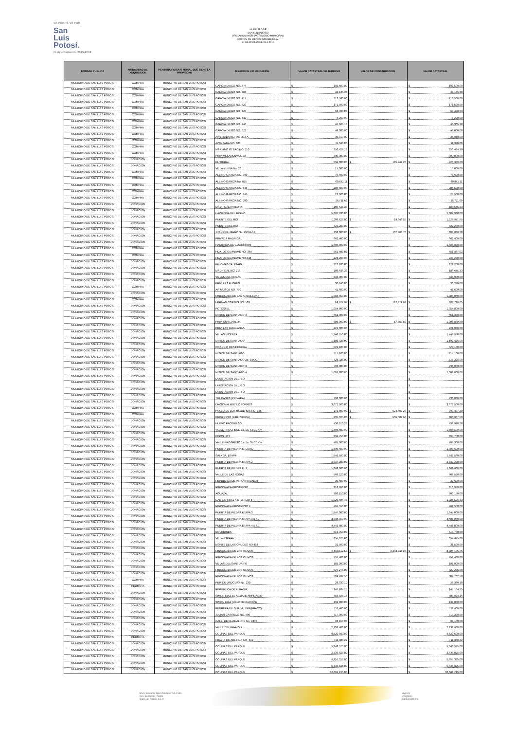VA POR TI. VA POR
San
Luis
Potosí.
H. Ayuntamiento 2015-2018
MUNICIPIO DE
SAN LUIS POTOSI
OFICIALIA MAYOR (PATRIMONIO MUNICIPAL)
PADRON DE BIENES INMUEBLES AL
31 DE DICIEMBRE DEL 2016
| ENTIDAD PUBLICA | MODALIDAD DE ADQUISICION | PERSONA FISICA O MORAL QUE TIENE LA PROPIEDAD | DIRECCION Y/O UBICACIÓN | VALOR CATASTRAL DE TERRENO | VALOR DE CONSTRUCCION | VALOR CATASTRAL |
| --- | --- | --- | --- | --- | --- | --- |
| MUNICIPIO DE SAN LUIS POTOSI | COMPRA | MUNICIPIO DE SAN LUIS POTOSI | GARCIA DIEGO NO. 375 | $ 192,500.00 | | $ 192,500.00 |
| MUNICIPIO DE SAN LUIS POTOSI | COMPRA | MUNICIPIO DE SAN LUIS POTOSI | GARCIA DIEGO NO. 383 | $ 49,135.38 | | $ 49,135.38 |
| MUNICIPIO DE SAN LUIS POTOSI | COMPRA | MUNICIPIO DE SAN LUIS POTOSI | GARCIA DIEGO NO. 415 | $ 213,500.00 | | $ 213,500.00 |
| MUNICIPIO DE SAN LUIS POTOSI | COMPRA | MUNICIPIO DE SAN LUIS POTOSI | GARCIA DIEGO NO. 620 | $ 171,500.00 | | $ 171,500.00 |
| MUNICIPIO DE SAN LUIS POTOSI | COMPRA | MUNICIPIO DE SAN LUIS POTOSI | GARCIA DIEGO NO. 420 | $ 63,498.03 | | $ 63,498.03 |
| MUNICIPIO DE SAN LUIS POTOSI | COMPRA | MUNICIPIO DE SAN LUIS POTOSI | GARCIA DIEGO NO. 442 | $ 4,200.00 | | $ 4,200.00 |
| MUNICIPIO DE SAN LUIS POTOSI | COMPRA | MUNICIPIO DE SAN LUIS POTOSI | GARCIA DIEGO NO. 440 | $ 45,365.18 | | $ 45,365.18 |
| MUNICIPIO DE SAN LUIS POTOSI | COMPRA | MUNICIPIO DE SAN LUIS POTOSI | GARCIA DIEGO NO. 622 | $ 48,000.00 | | $ 48,000.00 |
| MUNICIPIO DE SAN LUIS POTOSI | COMPRA | MUNICIPIO DE SAN LUIS POTOSI | AVANZADA NO. 303,303-A | $ 35,910.00 | | $ 35,910.00 |
| MUNICIPIO DE SAN LUIS POTOSI | COMPRA | MUNICIPIO DE SAN LUIS POTOSI | AVANZADA NO. 300 | $ 11,340.00 | | $ 11,340.00 |
| MUNICIPIO DE SAN LUIS POTOSI | COMPRA | MUNICIPIO DE SAN LUIS POTOSI | MARIANO OTERO NO. 110 | $ 256,424.19 | | $ 256,424.19 |
| MUNICIPIO DE SAN LUIS POTOSI | COMPRA | MUNICIPIO DE SAN LUIS POTOSI | PRIV. VILLANUEVA L-23 | $ 300,000.00 | | $ 300,000.00 |
| MUNICIPIO DE SAN LUIS POTOSI | DONACION | MUNICIPIO DE SAN LUIS POTOSI | EL SIDRAL | $ 534,600.00 | $ 185,749.20 | $ 720,349.20 |
| MUNICIPIO DE SAN LUIS POTOSI | DONACION | MUNICIPIO DE SAN LUIS POTOSI | VILLA NUEVA No. 23 | $ 15,000.00 | | $ 15,000.00 |
| MUNICIPIO DE SAN LUIS POTOSI | COMPRA | MUNICIPIO DE SAN LUIS POTOSI | ALBINO GARCIA NO. 700 | $ 75,600.00 | | $ 75,600.00 |
| MUNICIPIO DE SAN LUIS POTOSI | COMPRA | MUNICIPIO DE SAN LUIS POTOSI | ALBINO GARCIA No. 825 | $ 60,851.11 | | $ 60,851.11 |
| MUNICIPIO DE SAN LUIS POTOSI | COMPRA | MUNICIPIO DE SAN LUIS POTOSI | ALBINO GARCIA NO. 845 | $ 286,500.00 | | $ 286,500.00 |
| MUNICIPIO DE SAN LUIS POTOSI | COMPRA | MUNICIPIO DE SAN LUIS POTOSI | ALBINO GARCIA NO. 845 | $ 22,500.00 | | $ 22,500.00 |
| MUNICIPIO DE SAN LUIS POTOSI | COMPRA | MUNICIPIO DE SAN LUIS POTOSI | ALBINO GARCIA NO. 700 | $ 15,711.69 | | $ 15,711.69 |
| MUNICIPIO DE SAN LUIS POTOSI | DONACION | MUNICIPIO DE SAN LUIS POTOSI | MADRIGAL (PREDIO) | $ 186,645.33 | | $ 186,645.33 |
| MUNICIPIO DE SAN LUIS POTOSI | DONACION | MUNICIPIO DE SAN LUIS POTOSI | HACIENDA DEL BRAVO | $ 5,307,930.00 | | $ 5,307,930.00 |
| MUNICIPIO DE SAN LUIS POTOSI | DONACION | MUNICIPIO DE SAN LUIS POTOSI | PUENTE DEL RIO | $ 1,209,825.00 | $ 19,646.55 | $ 1,229,471.55 |
| MUNICIPIO DE SAN LUIS POTOSI | DONACION | MUNICIPIO DE SAN LUIS POTOSI | PUENTE DEL RIO | $ 422,280.00 | | $ 422,280.00 |
| MUNICIPIO DE SAN LUIS POTOSI | DONACION | MUNICIPIO DE SAN LUIS POTOSI | JUAN DEL JARRO 3a. PRIVADA | $ 138,000.00 | $ 167,888.70 | $ 305,888.70 |
| MUNICIPIO DE SAN LUIS POTOSI | DONACION | MUNICIPIO DE SAN LUIS POTOSI | PRIVADA MADRIGAL | $ 662,400.00 | | $ 662,400.00 |
| MUNICIPIO DE SAN LUIS POTOSI | DONACION | MUNICIPIO DE SAN LUIS POTOSI | HACIENDA DE GOGORRON | $ 1,686,800.00 | | $ 1,686,800.00 |
| MUNICIPIO DE SAN LUIS POTOSI | COMPRA | MUNICIPIO DE SAN LUIS POTOSI | HDA. DE GUANAME NO. 344 | $ 551,487.02 | | $ 551,487.02 |
| MUNICIPIO DE SAN LUIS POTOSI | COMPRA | MUNICIPIO DE SAN LUIS POTOSI | HDA. DE GUANAME NO.348 | $ 223,200.00 | | $ 223,200.00 |
| MUNICIPIO DE SAN LUIS POTOSI | DONACION | MUNICIPIO DE SAN LUIS POTOSI | PALOMAS 2A. ETAPA. | $ 221,200.00 | | $ 221,200.00 |
| MUNICIPIO DE SAN LUIS POTOSI | DONACION | MUNICIPIO DE SAN LUIS POTOSI | MADRIGAL NO. 216 | $ 186,645.33 | | $ 186,645.33 |
| MUNICIPIO DE SAN LUIS POTOSI | DONACION | MUNICIPIO DE SAN LUIS POTOSI | VILLAS DEL NOGAL | $ 343,900.00 | | $ 343,900.00 |
| MUNICIPIO DE SAN LUIS POTOSI | DONACION | MUNICIPIO DE SAN LUIS POTOSI | PRIV. LAS FLORES | $ 30,240.00 | | $ 30,240.00 |
| MUNICIPIO DE SAN LUIS POTOSI | COMPRA | MUNICIPIO DE SAN LUIS POTOSI | AV. MUÑOZ NO. 790 | $ 41,600.00 | | $ 41,600.00 |
| MUNICIPIO DE SAN LUIS POTOSI | DONACION | MUNICIPIO DE SAN LUIS POTOSI | RINCONADA DE LAS ARBOLEDAS | $ 1,084,050.00 | | $ 1,084,050.00 |
| MUNICIPIO DE SAN LUIS POTOSI | COMPRA | MUNICIPIO DE SAN LUIS POTOSI | HERNAN CORTES NO. 563 | $ 99,927.97 | $ 182,871.68 | $ 282,799.65 |
| MUNICIPIO DE SAN LUIS POTOSI | DONACION | MUNICIPIO DE SAN LUIS POTOSI | POTOSI EL | $ 1,054,800.00 | | $ 1,054,800.00 |
| MUNICIPIO DE SAN LUIS POTOSI | DONACION | MUNICIPIO DE SAN LUIS POTOSI | MISION DE SANTIAGO 4 | $ 651,300.00 | | $ 651,300.00 |
| MUNICIPIO DE SAN LUIS POTOSI | DONACION | MUNICIPIO DE SAN LUIS POTOSI | PRIV. SAN CARLOS | $ 989,000.00 | $ 17,860.50 | $ 1,006,860.50 |
| MUNICIPIO DE SAN LUIS POTOSI | DONACION | MUNICIPIO DE SAN LUIS POTOSI | PRIV. LAS AVELLANAS | $ 221,000.00 | | $ 221,000.00 |
| MUNICIPIO DE SAN LUIS POTOSI | DONACION | MUNICIPIO DE SAN LUIS POTOSI | VILLAS VICENZA | $ 1,746,550.00 | | $ 1,746,550.00 |
| MUNICIPIO DE SAN LUIS POTOSI | DONACION | MUNICIPIO DE SAN LUIS POTOSI | MISION DE SANTIAGO | $ 1,192,425.00 | | $ 1,192,425.00 |
| MUNICIPIO DE SAN LUIS POTOSI | DONACION | MUNICIPIO DE SAN LUIS POTOSI | OGARRIO RESIDENCIAL | $ 529,100.00 | | $ 529,100.00 |
| MUNICIPIO DE SAN LUIS POTOSI | DONACION | MUNICIPIO DE SAN LUIS POTOSI | MISION DE SANTIAGO | $ 217,100.00 | | $ 217,100.00 |
| MUNICIPIO DE SAN LUIS POTOSI | DONACION | MUNICIPIO DE SAN LUIS POTOSI | MISION DE SANTIAGO 2a. SECC. | $ 728,325.00 | | $ 728,325.00 |
| MUNICIPIO DE SAN LUIS POTOSI | DONACION | MUNICIPIO DE SAN LUIS POTOSI | MISION DE SANTIAGO 3 | $ 793,000.00 | | $ 793,000.00 |
| MUNICIPIO DE SAN LUIS POTOSI | DONACION | MUNICIPIO DE SAN LUIS POTOSI | MISION DE SANTIAGO 4 | $ 1,081,600.00 | | $ 1,081,600.00 |
| MUNICIPIO DE SAN LUIS POTOSI | DONACION | MUNICIPIO DE SAN LUIS POTOSI | LA ESTACION DEL RIO | | | $ - |
| MUNICIPIO DE SAN LUIS POTOSI | DONACION | MUNICIPIO DE SAN LUIS POTOSI | LA ESTACION DEL RIO | | | $ - |
| MUNICIPIO DE SAN LUIS POTOSI | DONACION | MUNICIPIO DE SAN LUIS POTOSI | LA ESTACION DEL RIO | | | $ - |
| MUNICIPIO DE SAN LUIS POTOSI | DONACION | MUNICIPIO DE SAN LUIS POTOSI | TULIPANES (PRIVADA) | $ 736,000.00 | | $ 736,000.00 |
| MUNICIPIO DE SAN LUIS POTOSI | DONACION | MUNICIPIO DE SAN LUIS POTOSI | DIAGONAL RUTILO TORRES | $ 3,672,500.00 | | $ 3,672,500.00 |
| MUNICIPIO DE SAN LUIS POTOSI | COMPRA | MUNICIPIO DE SAN LUIS POTOSI | PASEO DE LOS HIGUEROS NO. 128 | $ 172,800.00 | $ 624,607.20 | $ 797,407.20 |
| MUNICIPIO DE SAN LUIS POTOSI | COMPRA | MUNICIPIO DE SAN LUIS POTOSI | PROGRESO (BIBLIOTECA) | $ 235,025.00 | $ 565,582.50 | $ 800,607.50 |
| MUNICIPIO DE SAN LUIS POTOSI | DONACION | MUNICIPIO DE SAN LUIS POTOSI | NUEVO PROGRESO | $ 436,910.28 | | $ 436,910.28 |
| MUNICIPIO DE SAN LUIS POTOSI | DONACION | MUNICIPIO DE SAN LUIS POTOSI | VALLE PROGRESO 1a. 2a. SECCION | $ 1,606,500.00 | | $ 1,606,500.00 |
| MUNICIPIO DE SAN LUIS POTOSI | DONACION | MUNICIPIO DE SAN LUIS POTOSI | PINOS LOS | $ 894,750.00 | | $ 894,750.00 |
| MUNICIPIO DE SAN LUIS POTOSI | DONACION | MUNICIPIO DE SAN LUIS POTOSI | VALLE PROGRESO 1a. 2a. SECCION | $ 405,300.00 | | $ 405,300.00 |
| MUNICIPIO DE SAN LUIS POTOSI | DONACION | MUNICIPIO DE SAN LUIS POTOSI | PUERTA DE PIEDRA E. CERO | $ 1,896,600.00 | | $ 1,896,600.00 |
| MUNICIPIO DE SAN LUIS POTOSI | DONACION | MUNICIPIO DE SAN LUIS POTOSI | SALK 3A. ETAPA | $ 1,942,560.00 | | $ 1,942,560.00 |
| MUNICIPIO DE SAN LUIS POTOSI | DONACION | MUNICIPIO DE SAN LUIS POTOSI | PUERTA DE PIEDRA ETAPA 2 | $ 2,047,200.00 | | $ 2,047,200.00 |
| MUNICIPIO DE SAN LUIS POTOSI | DONACION | MUNICIPIO DE SAN LUIS POTOSI | PUERTA DE PIEDRA E. 1 | $ 1,368,600.00 | | $ 1,368,600.00 |
| MUNICIPIO DE SAN LUIS POTOSI | DONACION | MUNICIPIO DE SAN LUIS POTOSI | VALLE DE LAS ROSAS | $ 569,520.00 | | $ 569,520.00 |
| MUNICIPIO DE SAN LUIS POTOSI | DONACION | MUNICIPIO DE SAN LUIS POTOSI | REPUBLICA DE PERU (PRIVADA) | $ 30,600.00 | | $ 30,600.00 |
| MUNICIPIO DE SAN LUIS POTOSI | DONACION | MUNICIPIO DE SAN LUIS POTOSI | RINCONADA PROGRESO | $ 316,950.00 | | $ 316,950.00 |
| MUNICIPIO DE SAN LUIS POTOSI | DONACION | MUNICIPIO DE SAN LUIS POTOSI | AGUAZAL | $ 903,150.00 | | $ 903,150.00 |
| MUNICIPIO DE SAN LUIS POTOSI | DONACION | MUNICIPIO DE SAN LUIS POTOSI | CAMINO REAL A GTO. (LOTIF.) | $ 1,025,506.43 | | $ 1,025,506.43 |
| MUNICIPIO DE SAN LUIS POTOSI | DONACION | MUNICIPIO DE SAN LUIS POTOSI | RINCONADA PROGRESO II | $ 461,550.00 | | $ 461,550.00 |
| MUNICIPIO DE SAN LUIS POTOSI | DONACION | MUNICIPIO DE SAN LUIS POTOSI | PUERTA DE PIEDRA ETAPA 3 | $ 1,947,000.00 | | $ 1,947,000.00 |
| MUNICIPIO DE SAN LUIS POTOSI | DONACION | MUNICIPIO DE SAN LUIS POTOSI | PUERTA DE PIEDRA ETAPA 4,5,6,7 | $ 3,598,950.00 | | $ 3,598,950.00 |
| MUNICIPIO DE SAN LUIS POTOSI | DONACION | MUNICIPIO DE SAN LUIS POTOSI | PUERTA DE PIEDRA ETAPA 4,5,6,7 | $ 4,441,800.00 | | $ 4,441,800.00 |
| MUNICIPIO DE SAN LUIS POTOSI | DONACION | MUNICIPIO DE SAN LUIS POTOSI | COLORINES | $ 519,750.00 | | $ 519,750.00 |
| MUNICIPIO DE SAN LUIS POTOSI | DONACION | MUNICIPIO DE SAN LUIS POTOSI | VILLA ESPA¥A | $ 654,675.00 | | $ 654,675.00 |
| MUNICIPIO DE SAN LUIS POTOSI | DONACION | MUNICIPIO DE SAN LUIS POTOSI | MONTE DE LAS CRUCES NO.418 | $ 31,500.00 | | $ 31,500.00 |
| MUNICIPIO DE SAN LUIS POTOSI | DONACION | MUNICIPIO DE SAN LUIS POTOSI | RINCONADA DE LOS OLIVOS | $ 5,553,112.50 | $ 3,433,043.25 | $ 8,986,155.75 |
| MUNICIPIO DE SAN LUIS POTOSI | DONACION | MUNICIPIO DE SAN LUIS POTOSI | RINCONADA DE LOS OLIVOS | $ 751,400.00 | | $ 751,400.00 |
| MUNICIPIO DE SAN LUIS POTOSI | DONACION | MUNICIPIO DE SAN LUIS POTOSI | VILLAS DEL SANTUARIO | $ 181,000.00 | | $ 181,000.00 |
| MUNICIPIO DE SAN LUIS POTOSI | DONACION | MUNICIPIO DE SAN LUIS POTOSI | RINCONADA DE LOS OLIVOS | $ 527,275.00 | | $ 527,275.00 |
| MUNICIPIO DE SAN LUIS POTOSI | DONACION | MUNICIPIO DE SAN LUIS POTOSI | RINCONADA DE LOS OLIVOS | $ 509,762.50 | | $ 509,762.50 |
| MUNICIPIO DE SAN LUIS POTOSI | COMPRA | MUNICIPIO DE SAN LUIS POTOSI | REP. DE URUGUAY No. 230 | $ 28,330.10 | | $ 28,330.10 |
| MUNICIPIO DE SAN LUIS POTOSI | PERMUTA | MUNICIPIO DE SAN LUIS POTOSI | REPUBLICA DE ALBANIA | $ 147,104.25 | | $ 147,104.25 |
| MUNICIPIO DE SAN LUIS POTOSI | DONACION | MUNICIPIO DE SAN LUIS POTOSI | SIMON DIAZ EL AGUAJE AMPLIACIO | $ 483,924.16 | | $ 483,924.16 |
| MUNICIPIO DE SAN LUIS POTOSI | DONACION | MUNICIPIO DE SAN LUIS POTOSI | SIMON DIAZ (RELOTIFICACION) | $ 132,800.00 | | $ 132,800.00 |
| MUNICIPIO DE SAN LUIS POTOSI | DONACION | MUNICIPIO DE SAN LUIS POTOSI | PEDRERA DE GUADALUPE(FRACC) | $ 711,400.00 | | $ 711,400.00 |
| MUNICIPIO DE SAN LUIS POTOSI | DONACION | MUNICIPIO DE SAN LUIS POTOSI | JULIAN CARRILLO NO. 690 | $ 717,300.00 | | $ 717,300.00 |
| MUNICIPIO DE SAN LUIS POTOSI | DONACION | MUNICIPIO DE SAN LUIS POTOSI | CALZ. DE GUADALUPE No. 4340 | $ 93,150.00 | | $ 93,150.00 |
| MUNICIPIO DE SAN LUIS POTOSI | DONACION | MUNICIPIO DE SAN LUIS POTOSI | VALLE DEL BRAVO II | $ 2,138,400.00 | | $ 2,138,400.00 |
| MUNICIPIO DE SAN LUIS POTOSI | DONACION | MUNICIPIO DE SAN LUIS POTOSI | COLINAS DEL PARQUE | $ 9,520,500.00 | | $ 9,520,500.00 |
| MUNICIPIO DE SAN LUIS POTOSI | PERMUTA | MUNICIPIO DE SAN LUIS POTOSI | FRAY J. DE ARLEGUI NO. 342 | $ 711,380.22 | | $ 711,380.22 |
| MUNICIPIO DE SAN LUIS POTOSI | DONACION | MUNICIPIO DE SAN LUIS POTOSI | COLINAS DEL PARQUE | $ 5,343,525.00 | | $ 5,343,525.00 |
| MUNICIPIO DE SAN LUIS POTOSI | DONACION | MUNICIPIO DE SAN LUIS POTOSI | COLINAS DEL PARQUE | $ 2,739,825.00 | | $ 2,739,825.00 |
| MUNICIPIO DE SAN LUIS POTOSI | DONACION | MUNICIPIO DE SAN LUIS POTOSI | COLINAS DEL PARQUE | $ 5,957,325.00 | | $ 5,957,325.00 |
| MUNICIPIO DE SAN LUIS POTOSI | DONACION | MUNICIPIO DE SAN LUIS POTOSI | COLINAS DEL PARQUE | $ 5,445,825.00 | | $ 5,445,825.00 |
| MUNICIPIO DE SAN LUIS POTOSI | DONACION | MUNICIPIO DE SAN LUIS POTOSI | COLINAS DEL PARQUE | $ 32,862,225.00 | | $ 32,862,225.00 |
Blvd. Salvador Nava Martinez No.1580,
Col. Santuario, 78380.
San Luis Potosi, S.L.P.
Aytoslp
@aytoslp
sanluis.gob.mx